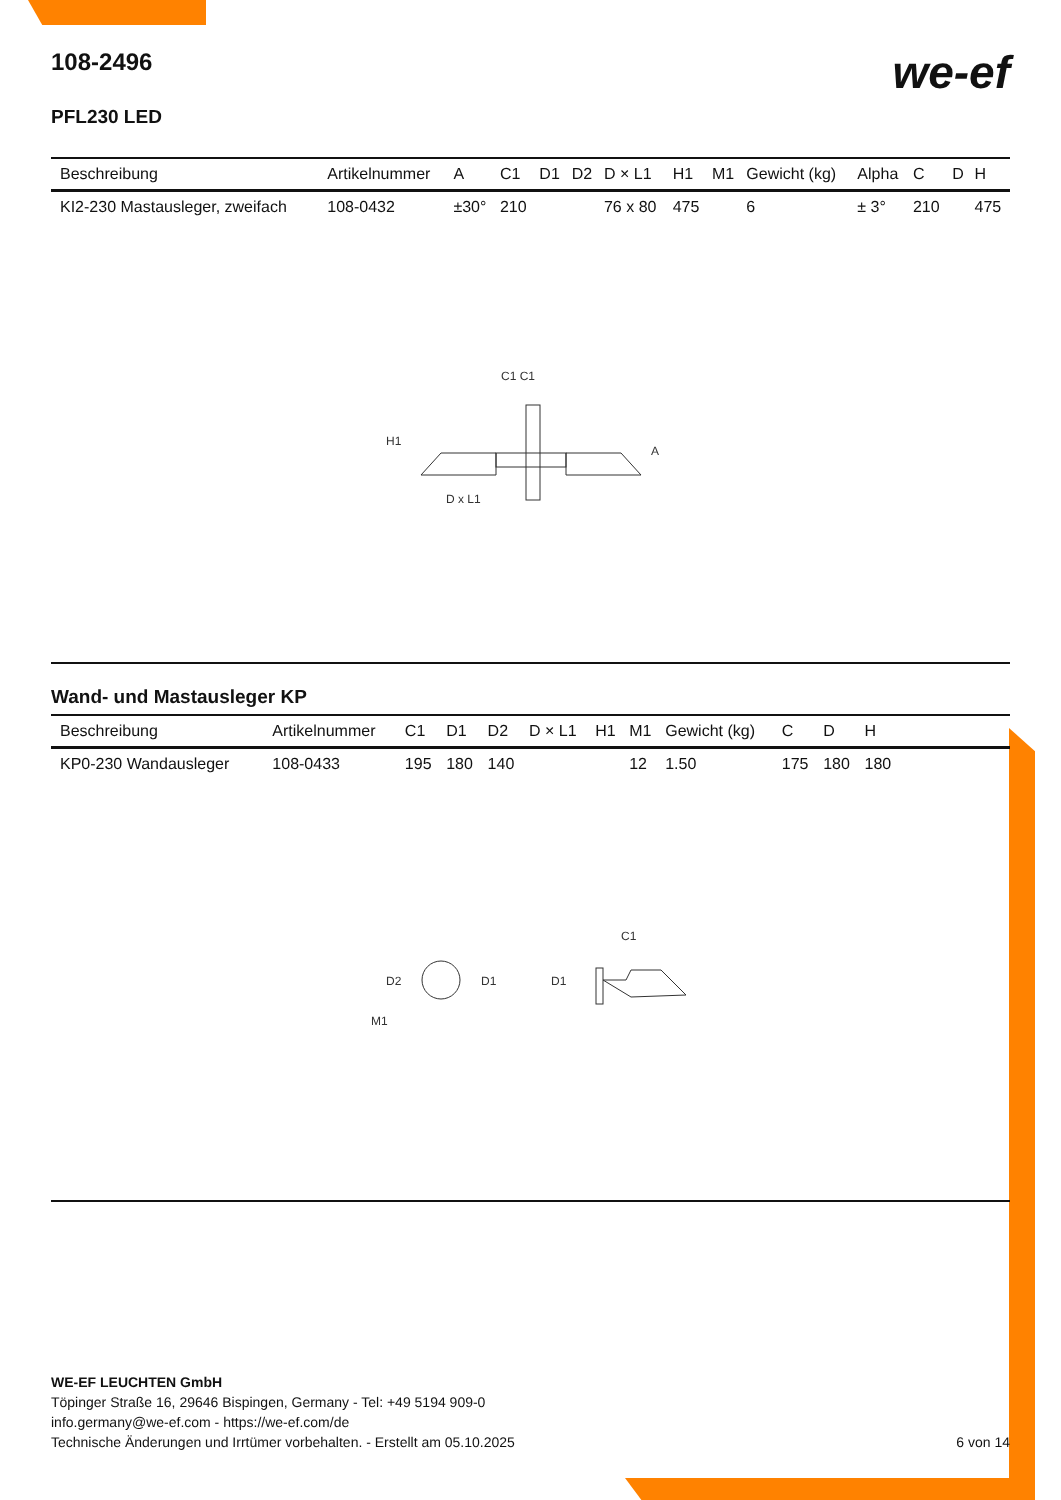108-2496
PFL230 LED
we-ef
| Beschreibung | Artikelnummer | A | C1 | D1 | D2 | D × L1 | H1 | M1 | Gewicht (kg) | Alpha | C | D | H |
| --- | --- | --- | --- | --- | --- | --- | --- | --- | --- | --- | --- | --- | --- |
| KI2-230 Mastausleger, zweifach | 108-0432 | ±30° | 210 | | | 76 x 80 | 475 | | 6 | ± 3° | 210 | | 475 |
C1 C1
H1
A
D x L1
Wand- und Mastausleger KP
| Beschreibung | Artikelnummer | C1 | D1 | D2 | D × L1 | H1 | M1 | Gewicht (kg) | C | D | H | |
| --- | --- | --- | --- | --- | --- | --- | --- | --- | --- | --- | --- | --- |
| KP0-230 Wandausleger | 108-0433 | 195 | 180 | 140 | | | 12 | 1.50 | 175 | 180 | 180 | |
D2
D1
D1
C1
M1
WE-EF LEUCHTEN GmbH
Töpinger Straße 16, 29646 Bispingen, Germany - Tel: +49 5194 909-0
info.germany@we-ef.com - https://we-ef.com/de
Technische Änderungen und Irrtümer vorbehalten. - Erstellt am 05.10.2025 6 von 14